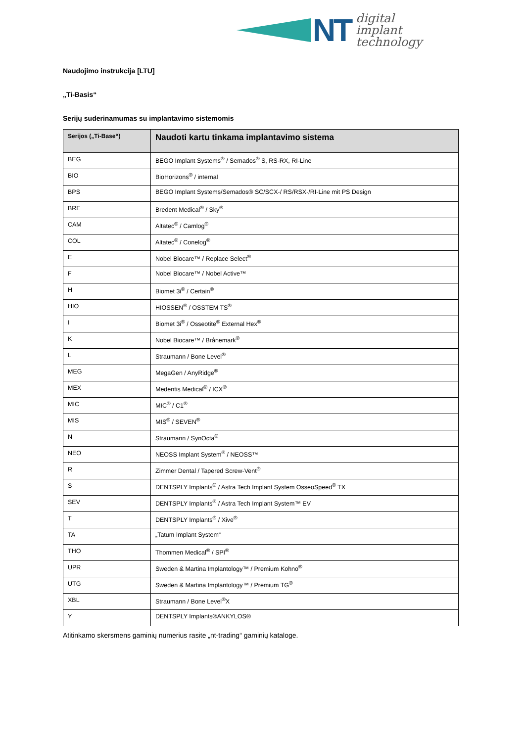NT
digital
implant
technology
Naudojimo instrukcija [LTU]
„Ti-Basis“
Serijų suderinamumas su implantavimo sistemomis
| Serijos („Ti-Base“) | Naudoti kartu tinkama implantavimo sistema |
| --- | --- |
| BEG | BEGO Implant Systems<sup>®</sup> / Semados<sup>®</sup> S, RS-RX, RI-Line |
| BIO | BioHorizons<sup>®</sup> / internal |
| BPS | BEGO Implant Systems/Semados® SC/SCX-/ RS/RSX-/RI-Line mit PS Design |
| BRE | Bredent Medical<sup>®</sup> / Sky<sup>®</sup> |
| CAM | Altatec<sup>®</sup> / Camlog<sup>®</sup> |
| COL | Altatec<sup>®</sup> / Conelog<sup>®</sup> |
| E | Nobel Biocare™ / Replace Select<sup>®</sup> |
| F | Nobel Biocare™ / Nobel Active™ |
| H | Biomet 3i<sup>®</sup> / Certain<sup>®</sup> |
| HIO | HIOSSEN<sup>®</sup> / OSSTEM TS<sup>®</sup> |
| I | Biomet 3i<sup>®</sup> / Osseotite<sup>®</sup> External Hex<sup>®</sup> |
| K | Nobel Biocare™ / Brånemark<sup>®</sup> |
| L | Straumann / Bone Level<sup>®</sup> |
| MEG | MegaGen / AnyRidge<sup>®</sup> |
| MEX | Medentis Medical<sup>®</sup> / ICX<sup>®</sup> |
| MIC | MIC<sup>®</sup> / C1<sup>®</sup> |
| MIS | MIS<sup>®</sup> / SEVEN<sup>®</sup> |
| N | Straumann / SynOcta<sup>®</sup> |
| NEO | NEOSS Implant System<sup>®</sup> / NEOSS™ |
| R | Zimmer Dental / Tapered Screw-Vent<sup>®</sup> |
| S | DENTSPLY Implants<sup>®</sup> / Astra Tech Implant System OsseoSpeed<sup>®</sup> TX |
| SEV | DENTSPLY Implants<sup>®</sup> / Astra Tech Implant System™ EV |
| T | DENTSPLY Implants<sup>®</sup> / Xive<sup>®</sup> |
| TA | „Tatum Implant System“ |
| THO | Thommen Medical<sup>®</sup> / SPI<sup>®</sup> |
| UPR | Sweden & Martina Implantology™ / Premium Kohno<sup>®</sup> |
| UTG | Sweden & Martina Implantology™ / Premium TG<sup>®</sup> |
| XBL | Straumann / Bone Level<sup>®</sup>X |
| Y | DENTSPLY Implants®ANKYLOS® |
Atitinkamo skersmens gaminių numerius rasite „nt-trading“ gaminių kataloge.